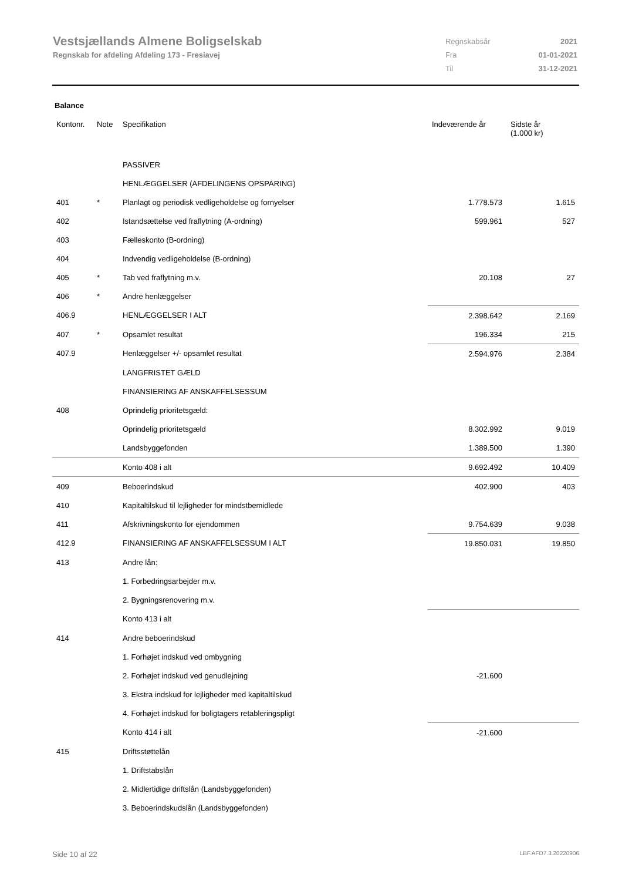Vestsjællands Almene Boligselskab
Regnskab for afdeling Afdeling 173 - Fresiavej
| Regnskabsår | 2021 |
| Fra | 01-01-2021 |
| Til | 31-12-2021 |
Balance
| Kontonr. | Note | Specifikation | Indeværende år | Sidste år (1.000 kr) |
| --- | --- | --- | --- | --- |
| | | PASSIVER | | |
| | | HENLÆGGELSER (AFDELINGENS OPSPARING) | | |
| 401 | * | Planlagt og periodisk vedligeholdelse og fornyelser | 1.778.573 | 1.615 |
| 402 | | Istandsættelse ved fraflytning (A-ordning) | 599.961 | 527 |
| 403 | | Fælleskonto (B-ordning) | | |
| 404 | | Indvendig vedligeholdelse (B-ordning) | | |
| 405 | * | Tab ved fraflytning m.v. | 20.108 | 27 |
| 406 | * | Andre henlæggelser | | |
| 406.9 | | HENLÆGGELSER I ALT | 2.398.642 | 2.169 |
| 407 | * | Opsamlet resultat | 196.334 | 215 |
| 407.9 | | Henlæggelser +/- opsamlet resultat | 2.594.976 | 2.384 |
| | | LANGFRISTET GÆLD | | |
| | | FINANSIERING AF ANSKAFFELSESSUM | | |
| 408 | | Oprindelig prioritetsgæld: | | |
| | | Oprindelig prioritetsgæld | 8.302.992 | 9.019 |
| | | Landsbyggefonden | 1.389.500 | 1.390 |
| | | Konto 408 i alt | 9.692.492 | 10.409 |
| 409 | | Beboerindskud | 402.900 | 403 |
| 410 | | Kapitaltilskud til lejligheder for mindstbemidlede | | |
| 411 | | Afskrivningskonto for ejendommen | 9.754.639 | 9.038 |
| 412.9 | | FINANSIERING AF ANSKAFFELSESSUM I ALT | 19.850.031 | 19.850 |
| 413 | | Andre lån: | | |
| | | 1. Forbedringsarbejder m.v. | | |
| | | 2. Bygningsrenovering m.v. | | |
| | | Konto 413 i alt | | |
| 414 | | Andre beboerindskud | | |
| | | 1. Forhøjet indskud ved ombygning | | |
| | | 2. Forhøjet indskud ved genudlejning | -21.600 | |
| | | 3. Ekstra indskud for lejligheder med kapitaltilskud | | |
| | | 4. Forhøjet indskud for boligtagers retableringspligt | | |
| | | Konto 414 i alt | -21.600 | |
| 415 | | Driftsstøttelån | | |
| | | 1. Driftstabslån | | |
| | | 2. Midlertidige driftslån (Landsbyggefonden) | | |
| | | 3. Beboerindskudslån (Landsbyggefonden) | | |
Side 10 af 22 LBF.AFD7.3.20220906